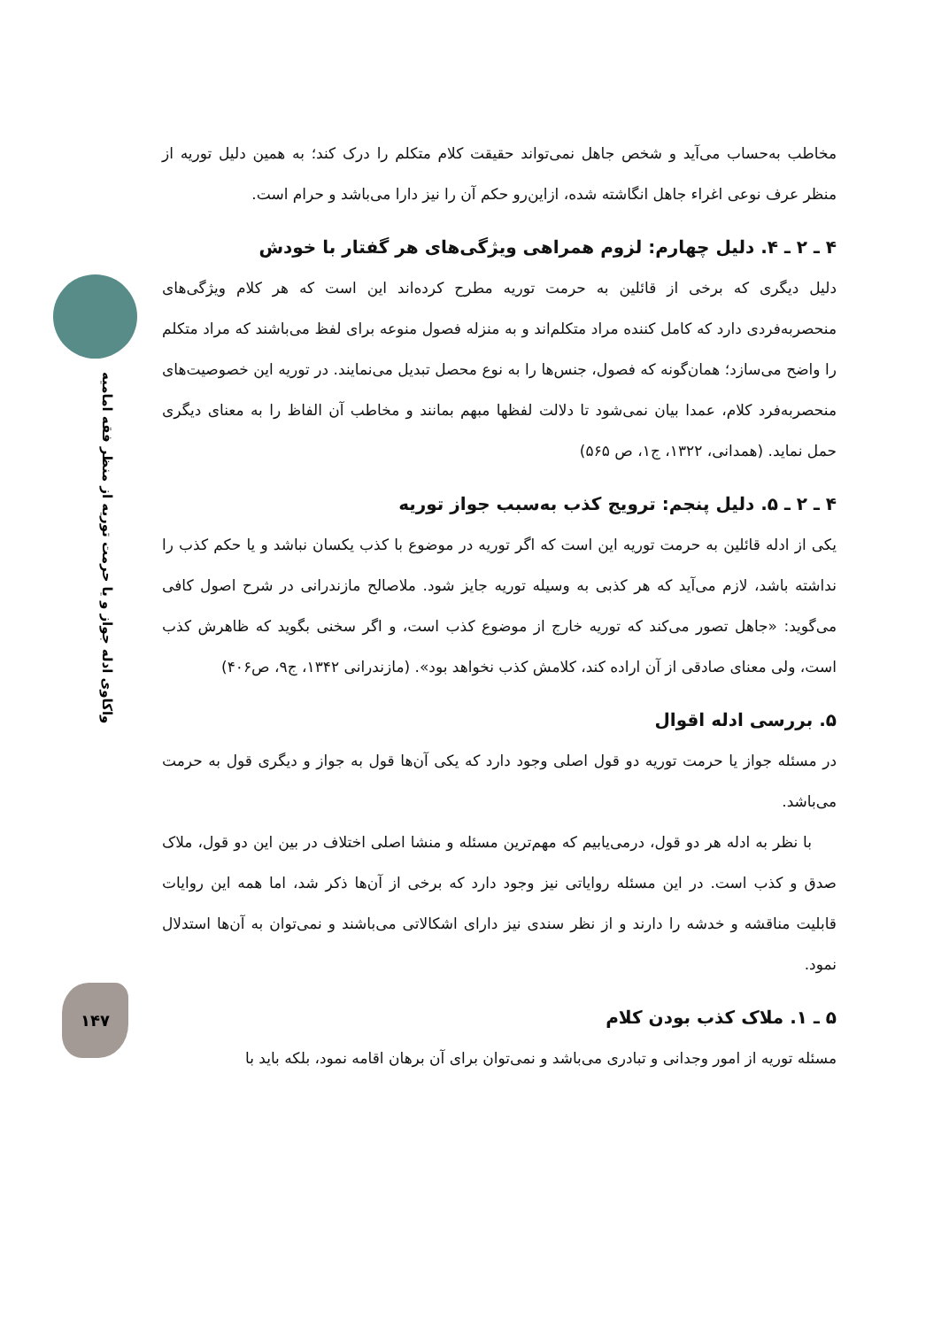واکاوی ادله جواز و یا حرمت توریه از منظر فقه امامیه
۱۴۷
مخاطب به‌حساب می‌آید و شخص جاهل نمی‌تواند حقیقت کلام متکلم را درک کند؛ به همین دلیل توریه از منظر عرف نوعی اغراء جاهل انگاشته شده، ازاین‌رو حکم آن را نیز دارا می‌باشد و حرام است.
۴ ـ ۲ ـ ۴. دلیل چهارم: لزوم همراهی ویژگی‌های هر گفتار با خودش
دلیل دیگری که برخی از قائلین به حرمت توریه مطرح کرده‌اند این است که هر کلام ویژگی‌های منحصربه‌فردی دارد که کامل کننده مراد متکلم‌اند و به منزله فصول منوعه برای لفظ می‌باشند که مراد متکلم را واضح می‌سازد؛ همان‌گونه که فصول، جنس‌ها را به نوع محصل تبدیل می‌نمایند. در توریه این خصوصیت‌های منحصربه‌فرد کلام، عمدا بیان نمی‌شود تا دلالت لفظها مبهم بمانند و مخاطب آن الفاظ را به معنای دیگری حمل نماید. (همدانی، ۱۳۲۲، ج۱، ص ۵۶۵)
۴ ـ ۲ ـ ۵. دلیل پنجم: ترویج کذب به‌سبب جواز توریه
یکی از ادله قائلین به حرمت توریه این است که اگر توریه در موضوع با کذب یکسان نباشد و یا حکم کذب را نداشته باشد، لازم می‌آید که هر کذبی به وسیله توریه جایز شود. ملاصالح مازندرانی در شرح اصول کافی می‌گوید: «جاهل تصور می‌کند که توریه خارج از موضوع کذب است، و اگر سخنی بگوید که ظاهرش کذب است، ولی معنای صادقی از آن اراده کند، کلامش کذب نخواهد بود». (مازندرانی ۱۳۴۲، ج۹، ص۴۰۶)
۵. بررسی ادله اقوال
در مسئله جواز یا حرمت توریه دو قول اصلی وجود دارد که یکی آن‌ها قول به جواز و دیگری قول به حرمت می‌باشد.
با نظر به ادله هر دو قول، درمی‌یابیم که مهم‌ترین مسئله و منشا اصلی اختلاف در بین این دو قول، ملاک صدق و کذب است. در این مسئله روایاتی نیز وجود دارد که برخی از آن‌ها ذکر شد، اما همه این روایات قابلیت مناقشه و خدشه را دارند و از نظر سندی نیز دارای اشکالاتی می‌باشند و نمی‌توان به آن‌ها استدلال نمود.
۵ ـ ۱. ملاک کذب بودن کلام
مسئله توریه از امور وجدانی و تبادری می‌باشد و نمی‌توان برای آن برهان اقامه نمود، بلکه باید با